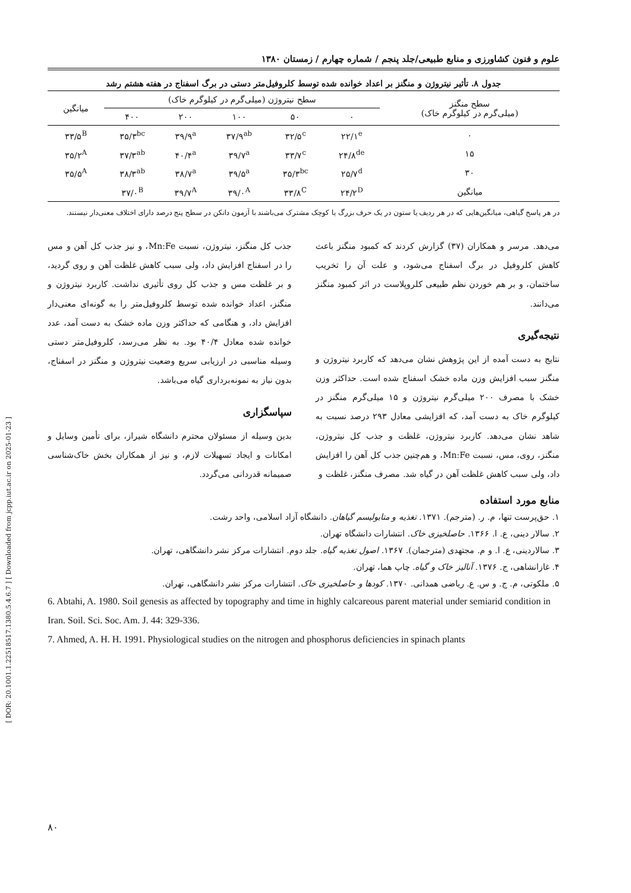[ DOR: 20.1001.1.22518517.1380.5.4.6.7 ] [ Downloaded from jcpp.iut.ac.ir on 2025-01-23 ]
علوم و فنون کشاورزی و منابع طبیعی/جلد پنجم / شماره چهارم / زمستان ۱۳۸۰
جدول ۸. تأثیر نیتروژن و منگنز بر اعداد خوانده شده توسط کلروفیل‌متر دستی در برگ اسفناج در هفته هشتم رشد
| سطح منگنز (میلی‌گرم در کیلوگرم خاک) | سطح نیتروژن (میلی‌گرم در کیلوگرم خاک) | | | | | میانگین |
| --- | --- | --- | --- | --- | --- | --- |
| | ۰ | ۵۰ | ۱۰۰ | ۲۰۰ | ۴۰۰ | |
| ۰ | ۲۲/۱<sup>e</sup> | ۳۲/۵<sup>c</sup> | ۳۷/۹<sup>ab</sup> | ۳۹/۹<sup>a</sup> | ۳۵/۳<sup>bc</sup> | ۳۳/۵<sup>B</sup> |
| ۱۵ | ۲۴/۸<sup>de</sup> | ۳۳/۷<sup>c</sup> | ۳۹/۷<sup>a</sup> | ۴۰/۴<sup>a</sup> | ۳۷/۳<sup>ab</sup> | ۳۵/۲<sup>A</sup> |
| ۳۰ | ۲۵/۷<sup>d</sup> | ۳۵/۳<sup>bc</sup> | ۳۹/۵<sup>a</sup> | ۳۸/۷<sup>a</sup> | ۳۸/۳<sup>ab</sup> | ۳۵/۵<sup>A</sup> |
| میانگین | ۲۴/۲<sup>D</sup> | ۳۳/۸<sup>C</sup> | ۳۹/۰<sup>A</sup> | ۳۹/۷<sup>A</sup> | ۳۷/۰<sup>B</sup> | |
در هر پاسخ گیاهی، میانگین‌هایی که در هر ردیف یا ستون در یک حرف بزرگ یا کوچک مشترک می‌باشند با آزمون دانکن در سطح پنج درصد دارای اختلاف معنی‌دار نیستند.
می‌دهد. مرسر و همکاران (۳۷) گزارش کردند که کمبود منگنز باعث کاهش کلروفیل در برگ اسفناج می‌شود، و علت آن را تخریب ساختمان، و بر هم خوردن نظم طبیعی کلروپلاست در اثر کمبود منگنز می‌دانند.
نتیجه‌گیری
نتایج به دست آمده از این پژوهش نشان می‌دهد که کاربرد نیتروژن و منگنز سبب افزایش وزن ماده خشک اسفناج شده است. حداکثر وزن خشک با مصرف ۲۰۰ میلی‌گرم نیتروژن و ۱۵ میلی‌گرم منگنز در کیلوگرم خاک به دست آمد، که افزایشی معادل ۲۹۳ درصد نسبت به شاهد نشان می‌دهد. کاربرد نیتروژن، غلظت و جذب کل نیتروژن، منگنز، روی، مس، نسبت Mn:Fe، و هم‌چنین جذب کل آهن را افزایش داد، ولی سبب کاهش غلظت آهن در گیاه شد. مصرف منگنز، غلظت و
جذب کل منگنز، نیتروژن، نسبت Mn:Fe، و نیز جذب کل آهن و مس را در اسفناج افزایش داد، ولی سبب کاهش غلظت آهن و روی گردید، و بر غلظت مس و جذب کل روی تأثیری نداشت. کاربرد نیتروژن و منگنز، اعداد خوانده شده توسط کلروفیل‌متر را به گونه‌ای معنی‌دار افزایش داد، و هنگامی که حداکثر وزن ماده خشک به دست آمد، عدد خوانده شده معادل ۴۰/۴ بود. به نظر می‌رسد، کلروفیل‌متر دستی وسیله مناسبی در ارزیابی سریع وضعیت نیتروژن و منگنز در اسفناج، بدون نیاز به نمونه‌برداری گیاه می‌باشد.
سپاسگزاری
بدین وسیله از مسئولان محترم دانشگاه شیراز، برای تأمین وسایل و امکانات و ایجاد تسهیلات لازم، و نیز از همکاران بخش خاک‌شناسی صمیمانه قدردانی می‌گردد.
منابع مورد استفاده
۱. حق‌پرست تنها، م. ر. (مترجم). ۱۳۷۱. تغذیه و متابولیسم گیاهان. دانشگاه آزاد اسلامی، واحد رشت.
۲. سالار دینی، ع. ا. ۱۳۶۶. حاصلخیزی خاک. انتشارات دانشگاه تهران.
۳. سالاردینی، ع. ا. و م. مجتهدی (مترجمان). ۱۳۶۷. اصول تغذیه گیاه. جلد دوم. انتشارات مرکز نشر دانشگاهی، تهران.
۴. غازانشاهی، ج. ۱۳۷۶. آنالیز خاک و گیاه. چاپ هما، تهران.
۵. ملکوتی، م. ج. و س. ع. ریاضی همدانی. ۱۳۷۰. کودها و حاصلخیزی خاک. انتشارات مرکز نشر دانشگاهی، تهران.
6. Abtahi, A. 1980. Soil genesis as affected by topography and time in highly calcareous parent material under semiarid condition in Iran. Soil. Sci. Soc. Am. J. 44: 329-336.
7. Ahmed, A. H. H. 1991. Physiological studies on the nitrogen and phosphorus deficiencies in spinach plants
۸۰